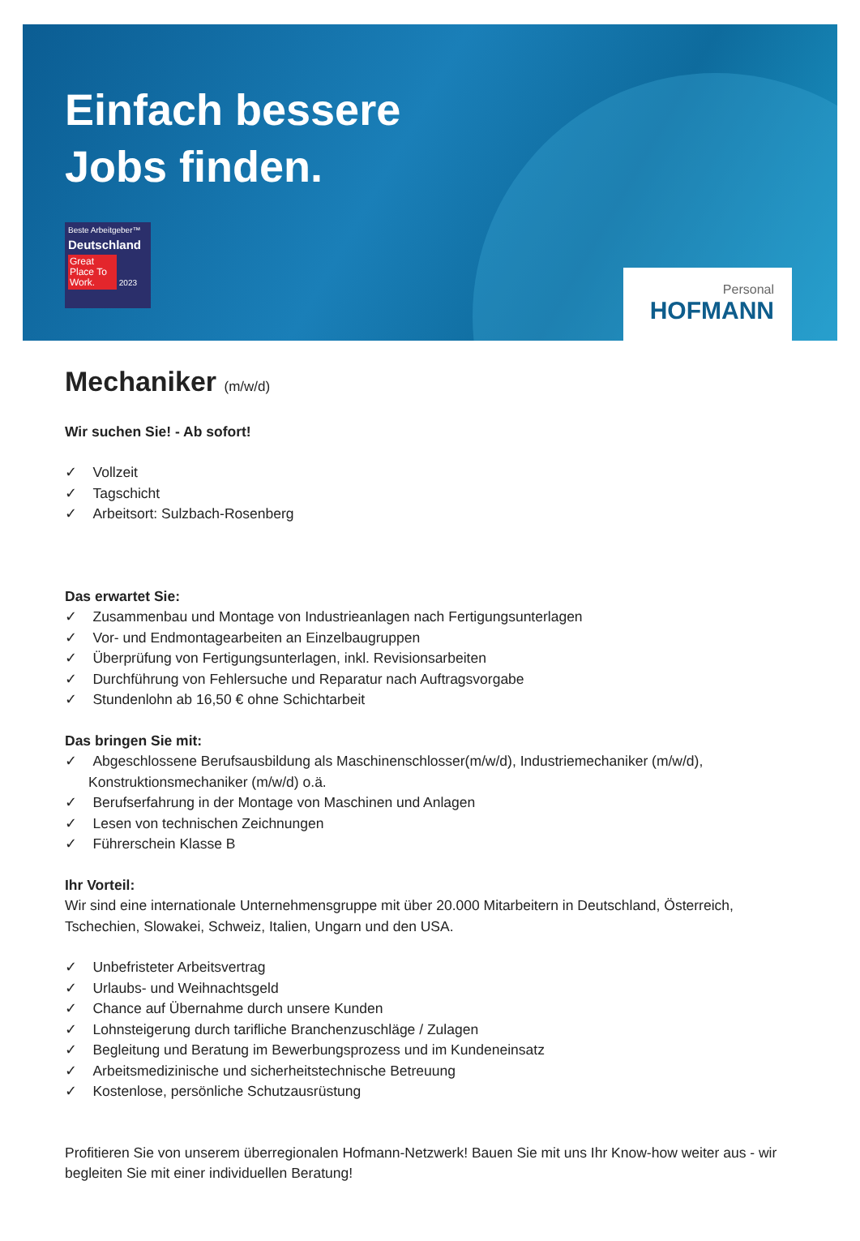Einfach bessere
Jobs finden.
Beste Arbeitgeber™
Deutschland
Great Place To Work. 2023
Personal
HOFMANN
Mechaniker (m/w/d)
Wir suchen Sie! - Ab sofort!
✓ Vollzeit
✓ Tagschicht
✓ Arbeitsort: Sulzbach-Rosenberg
Das erwartet Sie:
✓ Zusammenbau und Montage von Industrieanlagen nach Fertigungsunterlagen
✓ Vor- und Endmontagearbeiten an Einzelbaugruppen
✓ Überprüfung von Fertigungsunterlagen, inkl. Revisionsarbeiten
✓ Durchführung von Fehlersuche und Reparatur nach Auftragsvorgabe
✓ Stundenlohn ab 16,50 € ohne Schichtarbeit
Das bringen Sie mit:
✓ Abgeschlossene Berufsausbildung als Maschinenschlosser(m/w/d), Industriemechaniker (m/w/d), Konstruktionsmechaniker (m/w/d) o.ä.
✓ Berufserfahrung in der Montage von Maschinen und Anlagen
✓ Lesen von technischen Zeichnungen
✓ Führerschein Klasse B
Ihr Vorteil:
Wir sind eine internationale Unternehmensgruppe mit über 20.000 Mitarbeitern in Deutschland, Österreich, Tschechien, Slowakei, Schweiz, Italien, Ungarn und den USA.
✓ Unbefristeter Arbeitsvertrag
✓ Urlaubs- und Weihnachtsgeld
✓ Chance auf Übernahme durch unsere Kunden
✓ Lohnsteigerung durch tarifliche Branchenzuschläge / Zulagen
✓ Begleitung und Beratung im Bewerbungsprozess und im Kundeneinsatz
✓ Arbeitsmedizinische und sicherheitstechnische Betreuung
✓ Kostenlose, persönliche Schutzausrüstung
Profitieren Sie von unserem überregionalen Hofmann-Netzwerk! Bauen Sie mit uns Ihr Know-how weiter aus - wir begleiten Sie mit einer individuellen Beratung!